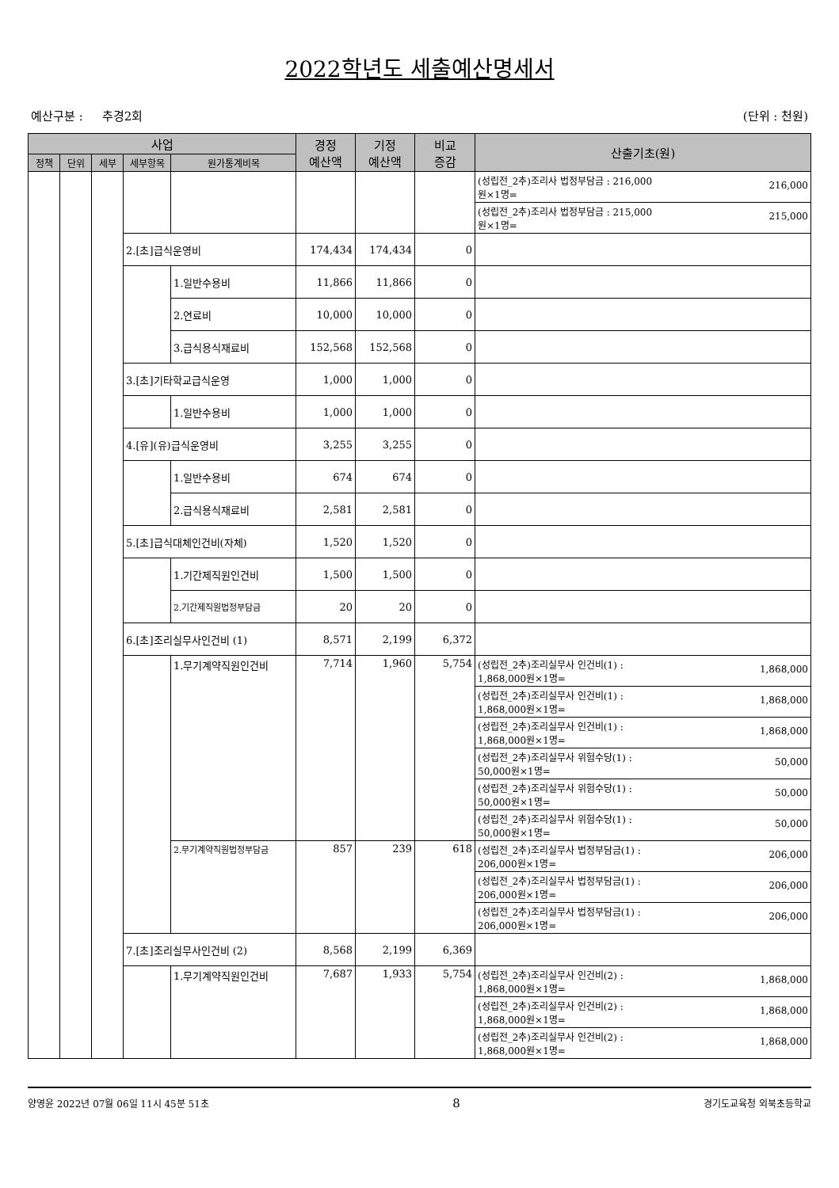2022학년도 세출예산명세서
예산구분 : 추경2회 (단위 : 천원)
| 사업 | | | | | 경정 예산액 | 기정 예산액 | 비교 증감 | 산출기초(원) |
| --- | --- | --- | --- | --- | --- | --- | --- | --- |
| 정책 | 단위 | 세부 | 세부항목 | 원가통계비목 | | | | |
| | | | | | | | | 216,000 (성립전_2추)조리사 법정부담금 : 216,000 원×1명= |
| | | | | | | | | 215,000 (성립전_2추)조리사 법정부담금 : 215,000 원×1명= |
| | | | 2.[초]급식운영비 | | 174,434 | 174,434 | 0 | |
| | | | | 1.일반수용비 | 11,866 | 11,866 | 0 | |
| | | | | 2.연료비 | 10,000 | 10,000 | 0 | |
| | | | | 3.급식용식재료비 | 152,568 | 152,568 | 0 | |
| | | | 3.[초]기타학교급식운영 | | 1,000 | 1,000 | 0 | |
| | | | | 1.일반수용비 | 1,000 | 1,000 | 0 | |
| | | | 4.[유](유)급식운영비 | | 3,255 | 3,255 | 0 | |
| | | | | 1.일반수용비 | 674 | 674 | 0 | |
| | | | | 2.급식용식재료비 | 2,581 | 2,581 | 0 | |
| | | | 5.[초]급식대체인건비(자체) | | 1,520 | 1,520 | 0 | |
| | | | | 1.기간제직원인건비 | 1,500 | 1,500 | 0 | |
| | | | | 2.기간제직원법정부담금 | 20 | 20 | 0 | |
| | | | 6.[초]조리실무사인건비 (1) | | 8,571 | 2,199 | 6,372 | |
| | | | | 1.무기계약직원인건비 | 7,714 | 1,960 | 5,754 | 1,868,000 (성립전_2추)조리실무사 인건비(1) : 1,868,000원×1명= |
| | | | | | | | | 1,868,000 (성립전_2추)조리실무사 인건비(1) : 1,868,000원×1명= |
| | | | | | | | | 1,868,000 (성립전_2추)조리실무사 인건비(1) : 1,868,000원×1명= |
| | | | | | | | | 50,000 (성립전_2추)조리실무사 위험수당(1) : 50,000원×1명= |
| | | | | | | | | 50,000 (성립전_2추)조리실무사 위험수당(1) : 50,000원×1명= |
| | | | | | | | | 50,000 (성립전_2추)조리실무사 위험수당(1) : 50,000원×1명= |
| | | | | 2.무기계약직원법정부담금 | 857 | 239 | 618 | 206,000 (성립전_2추)조리실무사 법정부담금(1) : 206,000원×1명= |
| | | | | | | | | 206,000 (성립전_2추)조리실무사 법정부담금(1) : 206,000원×1명= |
| | | | | | | | | 206,000 (성립전_2추)조리실무사 법정부담금(1) : 206,000원×1명= |
| | | | 7.[초]조리실무사인건비 (2) | | 8,568 | 2,199 | 6,369 | |
| | | | | 1.무기계약직원인건비 | 7,687 | 1,933 | 5,754 | 1,868,000 (성립전_2추)조리실무사 인건비(2) : 1,868,000원×1명= |
| | | | | | | | | 1,868,000 (성립전_2추)조리실무사 인건비(2) : 1,868,000원×1명= |
| | | | | | | | | 1,868,000 (성립전_2추)조리실무사 인건비(2) : 1,868,000원×1명= |
양영윤 2022년 07월 06일 11시 45분 51초 8 경기도교육청 외북초등학교